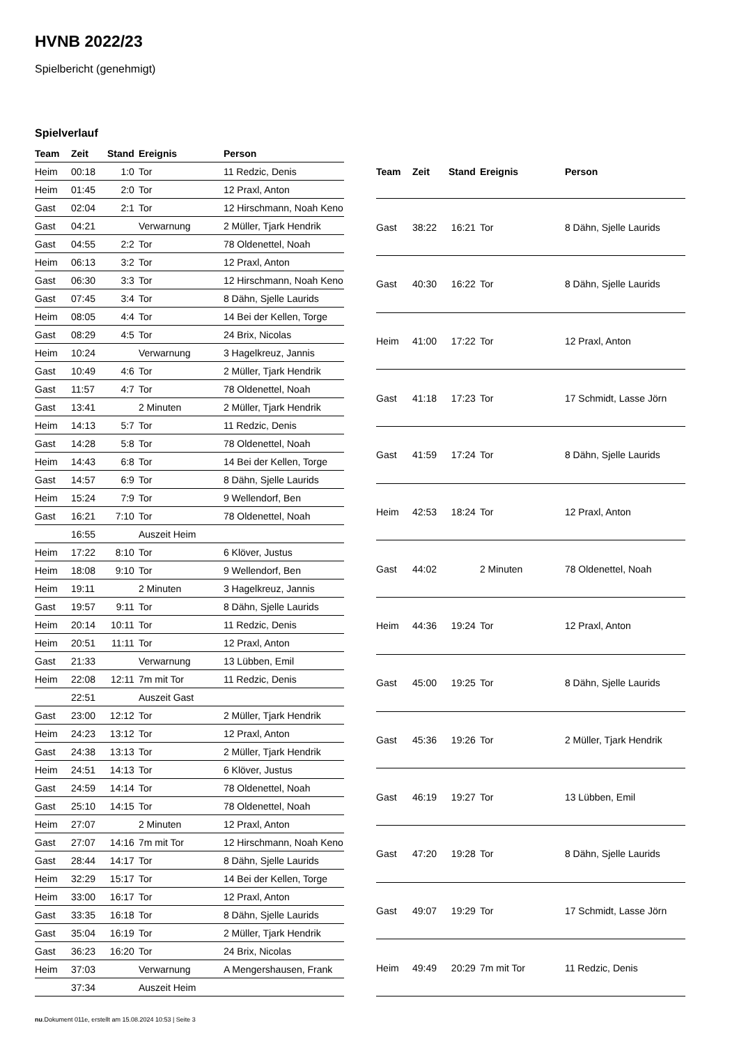HVNB 2022/23
Spielbericht (genehmigt)
Spielverlauf
| Team | Zeit | Stand | Ereignis | Person |
| --- | --- | --- | --- | --- |
| Heim | 00:18 | 1:0 | Tor | 11 Redzic, Denis |
| Heim | 01:45 | 2:0 | Tor | 12 Praxl, Anton |
| Gast | 02:04 | 2:1 | Tor | 12 Hirschmann, Noah Keno |
| Gast | 04:21 | | Verwarnung | 2 Müller, Tjark Hendrik |
| Gast | 04:55 | 2:2 | Tor | 78 Oldenettel, Noah |
| Heim | 06:13 | 3:2 | Tor | 12 Praxl, Anton |
| Gast | 06:30 | 3:3 | Tor | 12 Hirschmann, Noah Keno |
| Gast | 07:45 | 3:4 | Tor | 8 Dähn, Sjelle Laurids |
| Heim | 08:05 | 4:4 | Tor | 14 Bei der Kellen, Torge |
| Gast | 08:29 | 4:5 | Tor | 24 Brix, Nicolas |
| Heim | 10:24 | | Verwarnung | 3 Hagelkreuz, Jannis |
| Gast | 10:49 | 4:6 | Tor | 2 Müller, Tjark Hendrik |
| Gast | 11:57 | 4:7 | Tor | 78 Oldenettel, Noah |
| Gast | 13:41 | | 2 Minuten | 2 Müller, Tjark Hendrik |
| Heim | 14:13 | 5:7 | Tor | 11 Redzic, Denis |
| Gast | 14:28 | 5:8 | Tor | 78 Oldenettel, Noah |
| Heim | 14:43 | 6:8 | Tor | 14 Bei der Kellen, Torge |
| Gast | 14:57 | 6:9 | Tor | 8 Dähn, Sjelle Laurids |
| Heim | 15:24 | 7:9 | Tor | 9 Wellendorf, Ben |
| Gast | 16:21 | 7:10 | Tor | 78 Oldenettel, Noah |
| | 16:55 | | Auszeit Heim | |
| Heim | 17:22 | 8:10 | Tor | 6 Klöver, Justus |
| Heim | 18:08 | 9:10 | Tor | 9 Wellendorf, Ben |
| Heim | 19:11 | | 2 Minuten | 3 Hagelkreuz, Jannis |
| Gast | 19:57 | 9:11 | Tor | 8 Dähn, Sjelle Laurids |
| Heim | 20:14 | 10:11 | Tor | 11 Redzic, Denis |
| Heim | 20:51 | 11:11 | Tor | 12 Praxl, Anton |
| Gast | 21:33 | | Verwarnung | 13 Lübben, Emil |
| Heim | 22:08 | 12:11 | 7m mit Tor | 11 Redzic, Denis |
| | 22:51 | | Auszeit Gast | |
| Gast | 23:00 | 12:12 | Tor | 2 Müller, Tjark Hendrik |
| Heim | 24:23 | 13:12 | Tor | 12 Praxl, Anton |
| Gast | 24:38 | 13:13 | Tor | 2 Müller, Tjark Hendrik |
| Heim | 24:51 | 14:13 | Tor | 6 Klöver, Justus |
| Gast | 24:59 | 14:14 | Tor | 78 Oldenettel, Noah |
| Gast | 25:10 | 14:15 | Tor | 78 Oldenettel, Noah |
| Heim | 27:07 | | 2 Minuten | 12 Praxl, Anton |
| Gast | 27:07 | 14:16 | 7m mit Tor | 12 Hirschmann, Noah Keno |
| Gast | 28:44 | 14:17 | Tor | 8 Dähn, Sjelle Laurids |
| Heim | 32:29 | 15:17 | Tor | 14 Bei der Kellen, Torge |
| Heim | 33:00 | 16:17 | Tor | 12 Praxl, Anton |
| Gast | 33:35 | 16:18 | Tor | 8 Dähn, Sjelle Laurids |
| Gast | 35:04 | 16:19 | Tor | 2 Müller, Tjark Hendrik |
| Gast | 36:23 | 16:20 | Tor | 24 Brix, Nicolas |
| Heim | 37:03 | | Verwarnung | A Mengershausen, Frank |
| | 37:34 | | Auszeit Heim | |
| Team | Zeit | Stand | Ereignis | Person |
| --- | --- | --- | --- | --- |
| Gast | 38:22 | 16:21 | Tor | 8 Dähn, Sjelle Laurids |
| Gast | 40:30 | 16:22 | Tor | 8 Dähn, Sjelle Laurids |
| Heim | 41:00 | 17:22 | Tor | 12 Praxl, Anton |
| Gast | 41:18 | 17:23 | Tor | 17 Schmidt, Lasse Jörn |
| Gast | 41:59 | 17:24 | Tor | 8 Dähn, Sjelle Laurids |
| Heim | 42:53 | 18:24 | Tor | 12 Praxl, Anton |
| Gast | 44:02 | | 2 Minuten | 78 Oldenettel, Noah |
| Heim | 44:36 | 19:24 | Tor | 12 Praxl, Anton |
| Gast | 45:00 | 19:25 | Tor | 8 Dähn, Sjelle Laurids |
| Gast | 45:36 | 19:26 | Tor | 2 Müller, Tjark Hendrik |
| Gast | 46:19 | 19:27 | Tor | 13 Lübben, Emil |
| Gast | 47:20 | 19:28 | Tor | 8 Dähn, Sjelle Laurids |
| Gast | 49:07 | 19:29 | Tor | 17 Schmidt, Lasse Jörn |
| Heim | 49:49 | 20:29 | 7m mit Tor | 11 Redzic, Denis |
nu.Dokument 011e, erstellt am 15.08.2024 10:53 | Seite 3